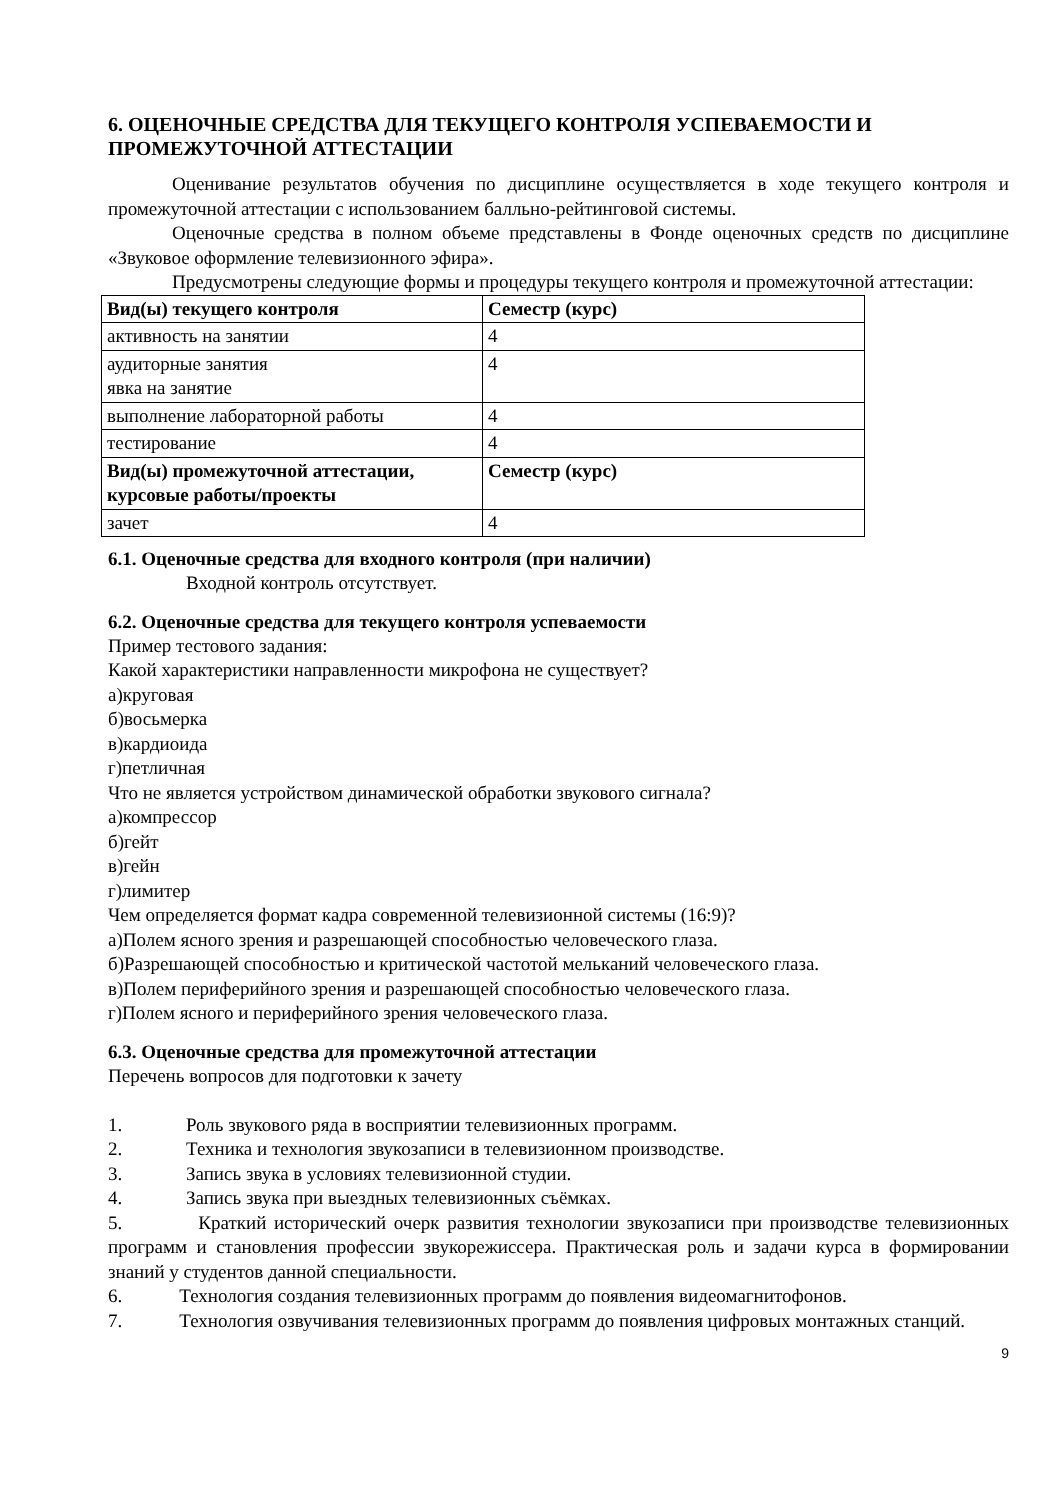6. ОЦЕНОЧНЫЕ СРЕДСТВА ДЛЯ ТЕКУЩЕГО КОНТРОЛЯ УСПЕВАЕМОСТИ И ПРОМЕЖУТОЧНОЙ АТТЕСТАЦИИ
Оценивание результатов обучения по дисциплине осуществляется в ходе текущего контроля и промежуточной аттестации с использованием балльно-рейтинговой системы.
Оценочные средства в полном объеме представлены в Фонде оценочных средств по дисциплине «Звуковое оформление телевизионного эфира».
Предусмотрены следующие формы и процедуры текущего контроля и промежуточной аттестации:
| Вид(ы) текущего контроля | Семестр (курс) |
| --- | --- |
| активность на занятии | 4 |
| аудиторные занятия явка на занятие | 4 |
| выполнение лабораторной работы | 4 |
| тестирование | 4 |
| Вид(ы) промежуточной аттестации, курсовые работы/проекты | Семестр (курс) |
| зачет | 4 |
6.1. Оценочные средства для входного контроля (при наличии)
Входной контроль отсутствует.
6.2. Оценочные средства для текущего контроля успеваемости
Пример тестового задания:
Какой характеристики направленности микрофона не существует?
а)круговая
б)восьмерка
в)кардиоида
г)петличная
Что не является устройством динамической обработки звукового сигнала?
а)компрессор
б)гейт
в)гейн
г)лимитер
Чем определяется формат кадра современной телевизионной системы (16:9)?
а)Полем ясного зрения и разрешающей способностью человеческого глаза.
б)Разрешающей способностью и критической частотой мельканий человеческого глаза.
в)Полем периферийного зрения и разрешающей способностью человеческого глаза.
г)Полем ясного и периферийного зрения человеческого глаза.
6.3. Оценочные средства для промежуточной аттестации
Перечень вопросов для подготовки к зачету
1. Роль звукового ряда в восприятии телевизионных программ.
2. Техника и технология звукозаписи в телевизионном производстве.
3. Запись звука в условиях телевизионной студии.
4. Запись звука при выездных телевизионных съёмках.
5. Краткий исторический очерк развития технологии звукозаписи при производстве телевизионных программ и становления профессии звукорежиссера. Практическая роль и задачи курса в формировании знаний у студентов данной специальности.
6. Технология создания телевизионных программ до появления видеомагнитофонов.
7. Технология озвучивания телевизионных программ до появления цифровых монтажных станций.
9